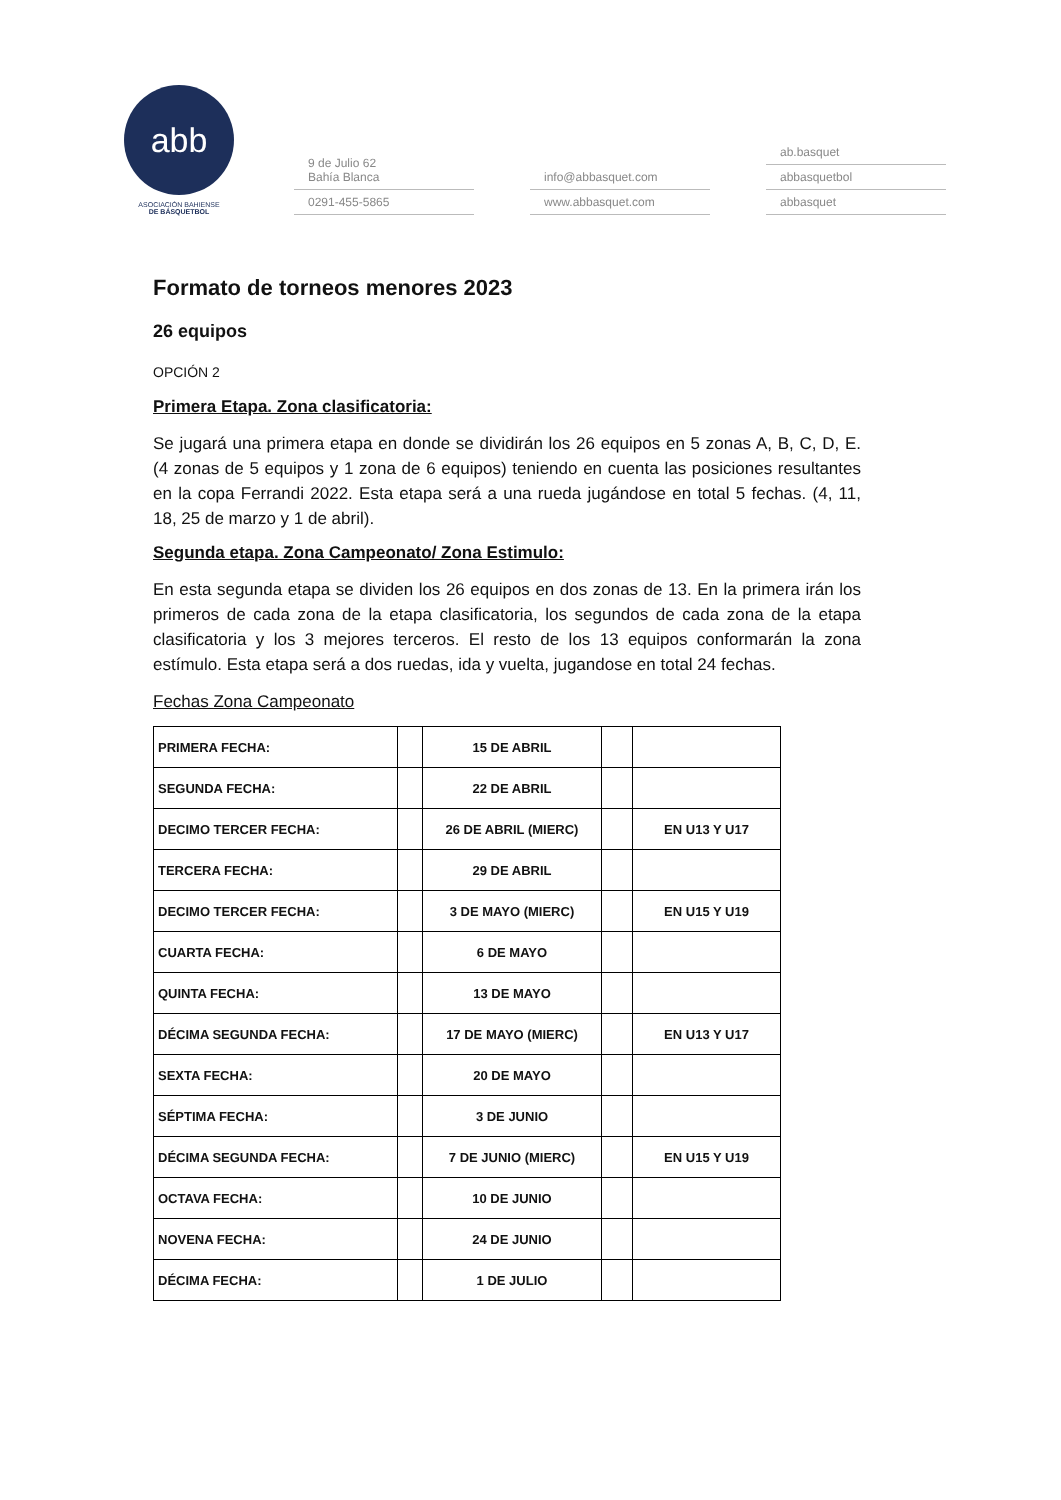abb
ASOCIACIÓN BAHIENSE
DE BÁSQUETBOL
9 de Julio 62
Bahía Blanca
0291-455-5865
info@abbasquet.com
www.abbasquet.com
ab.basquet
abbasquetbol
abbasquet
Formato de torneos menores 2023
26 equipos
OPCIÓN 2
Primera Etapa. Zona clasificatoria:
Se jugará una primera etapa en donde se dividirán los 26 equipos en 5 zonas A, B, C, D, E. (4 zonas de 5 equipos y 1 zona de 6 equipos) teniendo en cuenta las posiciones resultantes en la copa Ferrandi 2022. Esta etapa será a una rueda jugándose en total 5 fechas. (4, 11, 18, 25 de marzo y 1 de abril).
Segunda etapa. Zona Campeonato/ Zona Estimulo:
En esta segunda etapa se dividen los 26 equipos en dos zonas de 13. En la primera irán los primeros de cada zona de la etapa clasificatoria, los segundos de cada zona de la etapa clasificatoria y los 3 mejores terceros. El resto de los 13 equipos conformarán la zona estímulo. Esta etapa será a dos ruedas, ida y vuelta, jugandose en total 24 fechas.
Fechas Zona Campeonato
| PRIMERA FECHA: | | 15 DE ABRIL | | |
| SEGUNDA FECHA: | | 22 DE ABRIL | | |
| DECIMO TERCER FECHA: | | 26 DE ABRIL (MIERC) | | EN U13 Y U17 |
| TERCERA FECHA: | | 29 DE ABRIL | | |
| DECIMO TERCER FECHA: | | 3 DE MAYO (MIERC) | | EN U15 Y U19 |
| CUARTA FECHA: | | 6 DE MAYO | | |
| QUINTA FECHA: | | 13 DE MAYO | | |
| DÉCIMA SEGUNDA FECHA: | | 17 DE MAYO (MIERC) | | EN U13 Y U17 |
| SEXTA FECHA: | | 20 DE MAYO | | |
| SÉPTIMA FECHA: | | 3 DE JUNIO | | |
| DÉCIMA SEGUNDA FECHA: | | 7 DE JUNIO (MIERC) | | EN U15 Y U19 |
| OCTAVA FECHA: | | 10 DE JUNIO | | |
| NOVENA FECHA: | | 24 DE JUNIO | | |
| DÉCIMA FECHA: | | 1 DE JULIO | | |